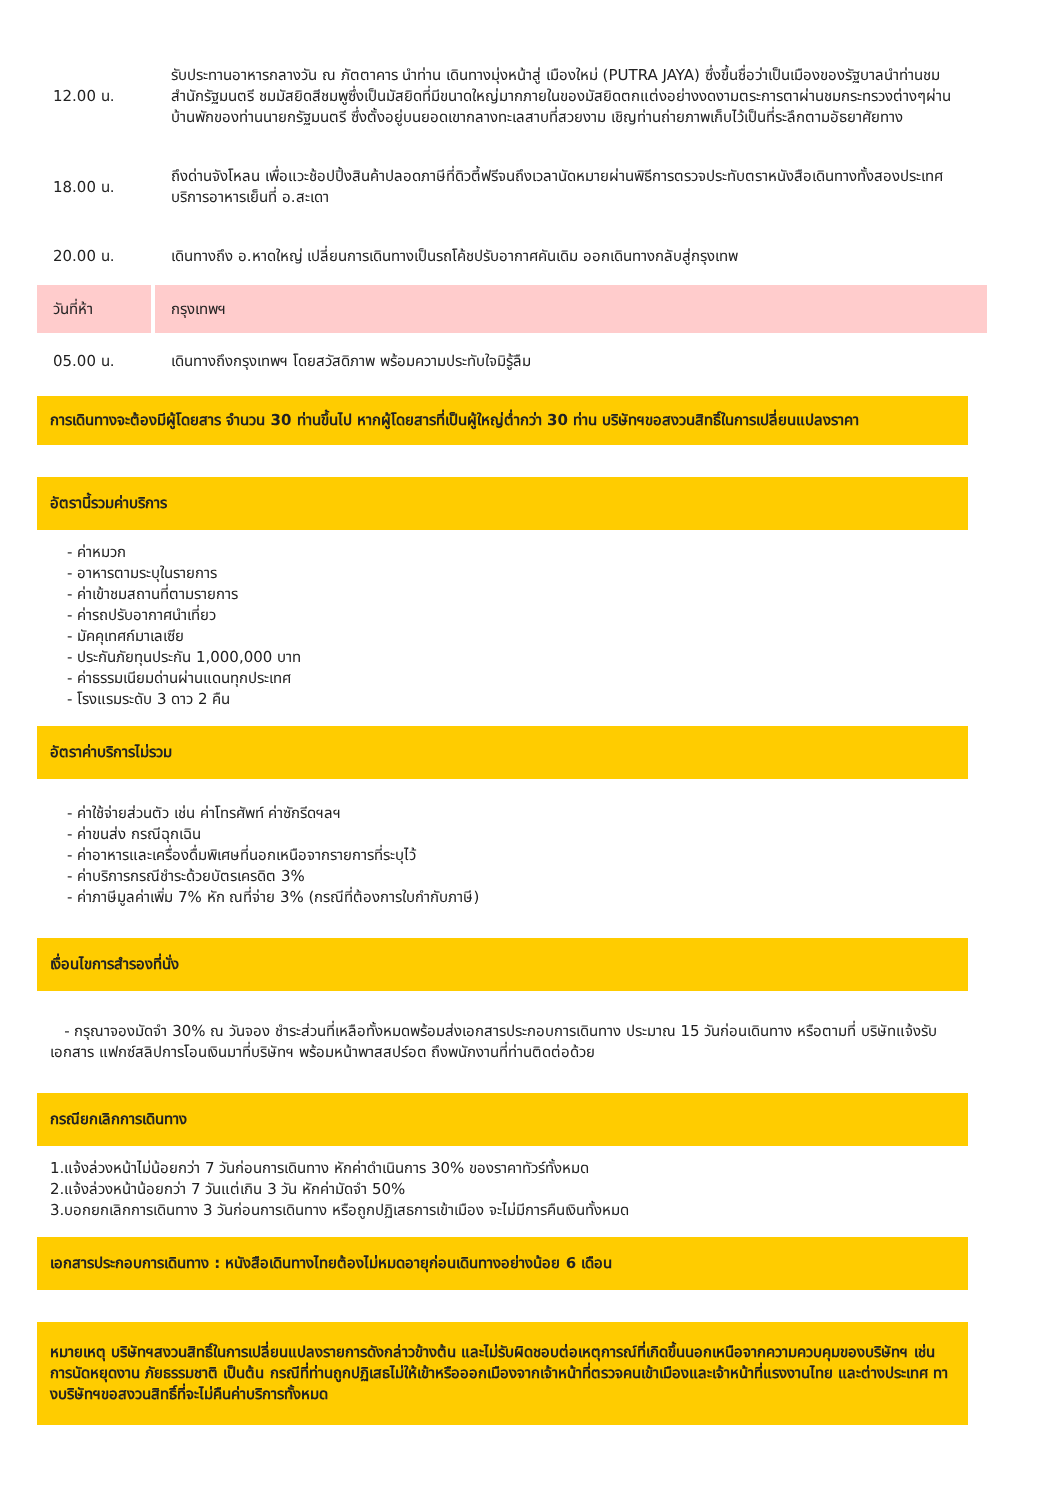| 12.00 น. | รับประทานอาหารกลางวัน ณ ภัตตาคาร นำท่าน เดินทางมุ่งหน้าสู่ เมืองใหม่ (PUTRA JAYA) ซึ่งขึ้นชื่อว่าเป็นเมืองของรัฐบาลนำท่านชมสำนักรัฐมนตรี ชมมัสยิดสีชมพูซึ่งเป็นมัสยิดที่มีขนาดใหญ่มากภายในของมัสยิดตกแต่งอย่างงดงามตระการตาผ่านชมกระทรวงต่างๆผ่านบ้านพักของท่านนายกรัฐมนตรี ซึ่งตั้งอยู่บนยอดเขากลางทะเลสาบที่สวยงาม เชิญท่านถ่ายภาพเก็บไว้เป็นที่ระลึกตามอัธยาศัยทาง |
| 18.00 น. | ถึงด่านจังโหลน เพื่อแวะช้อปปิ้งสินค้าปลอดภาษีที่ดิวตี้ฟรีจนถึงเวลานัดหมายผ่านพิธีการตรวจประทับตราหนังสือเดินทางทั้งสองประเทศ บริการอาหารเย็นที่ อ.สะเดา |
| 20.00 น. | เดินทางถึง อ.หาดใหญ่ เปลี่ยนการเดินทางเป็นรถโค้ชปรับอากาศคันเดิม ออกเดินทางกลับสู่กรุงเทพ |
| วันที่ห้า | กรุงเทพฯ |
| 05.00 น. | เดินทางถึงกรุงเทพฯ โดยสวัสดิภาพ พร้อมความประทับใจมิรู้ลืม |
การเดินทางจะต้องมีผู้โดยสาร จำนวน 30 ท่านขึ้นไป หากผู้โดยสารที่เป็นผู้ใหญ่ต่ำกว่า 30 ท่าน บริษัทฯขอสงวนสิทธิ์ในการเปลี่ยนแปลงราคา
อัตรานี้รวมค่าบริการ
- ค่าหมวก
- อาหารตามระบุในรายการ
- ค่าเข้าชมสถานที่ตามรายการ
- ค่ารถปรับอากาศนำเที่ยว
- มัคคุเทศก์มาเลเซีย
- ประกันภัยทุนประกัน 1,000,000 บาท
- ค่าธรรมเนียมด่านผ่านแดนทุกประเทศ
- โรงแรมระดับ 3 ดาว 2 คืน
อัตราค่าบริการไม่รวม
- ค่าใช้จ่ายส่วนตัว เช่น ค่าโทรศัพท์ ค่าซักรีดฯลฯ
- ค่าขนส่ง กรณีฉุกเฉิน
- ค่าอาหารและเครื่องดื่มพิเศษที่นอกเหนือจากรายการที่ระบุไว้
- ค่าบริการกรณีชำระด้วยบัตรเครดิต 3%
- ค่าภาษีมูลค่าเพิ่ม 7% หัก ณที่จ่าย 3% (กรณีที่ต้องการใบกำกับภาษี)
เงื่อนไขการสำรองที่นั่ง
- กรุณาจองมัดจำ 30% ณ วันจอง ชำระส่วนที่เหลือทั้งหมดพร้อมส่งเอกสารประกอบการเดินทาง ประมาณ 15 วันก่อนเดินทาง หรือตามที่ บริษัทแจ้งรับเอกสาร แฟกซ์สลิปการโอนเงินมาที่บริษัทฯ พร้อมหน้าพาสสปร์อต ถึงพนักงานที่ท่านติดต่อด้วย
กรณียกเลิกการเดินทาง
1.แจ้งล่วงหน้าไม่น้อยกว่า 7 วันก่อนการเดินทาง หักค่าดำเนินการ 30% ของราคาทัวร์ทั้งหมด
2.แจ้งล่วงหน้าน้อยกว่า 7 วันแต่เกิน 3 วัน หักค่ามัดจำ 50%
3.บอกยกเลิกการเดินทาง 3 วันก่อนการเดินทาง หรือถูกปฏิเสธการเข้าเมือง จะไม่มีการคืนเงินทั้งหมด
เอกสารประกอบการเดินทาง : หนังสือเดินทางไทยต้องไม่หมดอายุก่อนเดินทางอย่างน้อย 6 เดือน
หมายเหตุ บริษัทฯสงวนสิทธิ์ในการเปลี่ยนแปลงรายการดังกล่าวข้างต้น และไม่รับผิดชอบต่อเหตุการณ์ที่เกิดขึ้นนอกเหนือจากความควบคุมของบริษัทฯ เช่น การนัดหยุดงาน ภัยธรรมชาติ เป็นต้น กรณีที่ท่านถูกปฏิเสธไม่ให้เข้าหรือออกเมืองจากเจ้าหน้าที่ตรวจคนเข้าเมืองและเจ้าหน้าที่แรงงานไทย และต่างประเทศ ทางบริษัทฯขอสงวนสิทธิ์ที่จะไม่คืนค่าบริการทั้งหมด